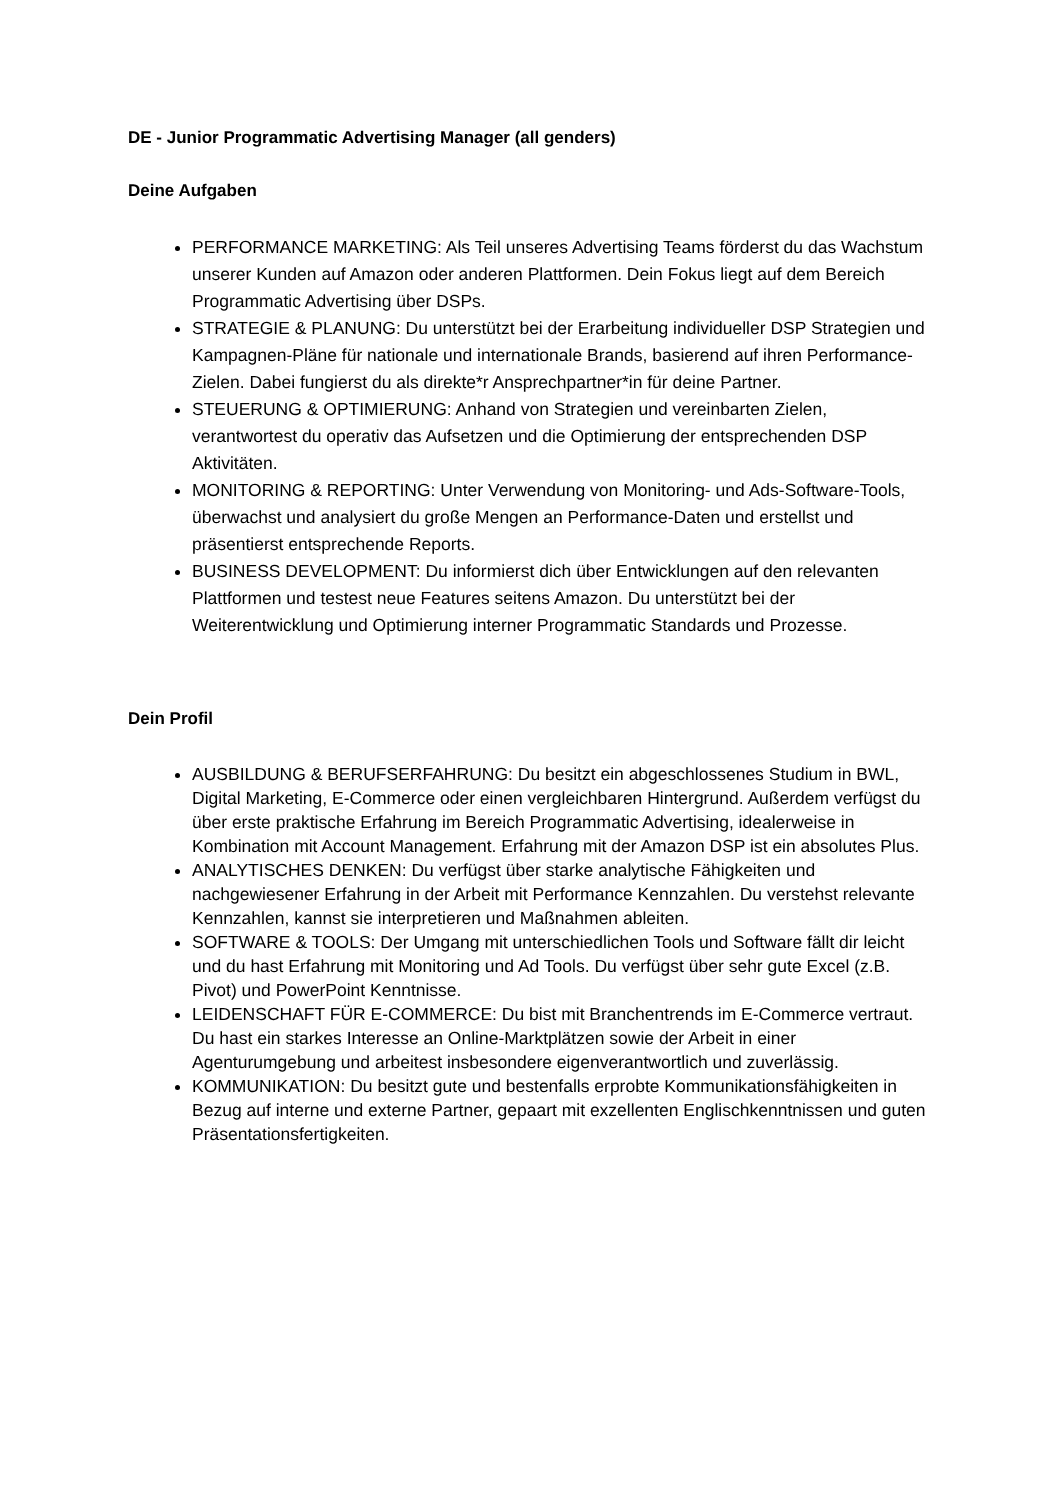DE - Junior Programmatic Advertising Manager (all genders)
Deine Aufgaben
PERFORMANCE MARKETING: Als Teil unseres Advertising Teams förderst du das Wachstum unserer Kunden auf Amazon oder anderen Plattformen. Dein Fokus liegt auf dem Bereich Programmatic Advertising über DSPs.
STRATEGIE & PLANUNG: Du unterstützt bei der Erarbeitung individueller DSP Strategien und Kampagnen-Pläne für nationale und internationale Brands, basierend auf ihren Performance-Zielen. Dabei fungierst du als direkte*r Ansprechpartner*in für deine Partner.
STEUERUNG & OPTIMIERUNG: Anhand von Strategien und vereinbarten Zielen, verantwortest du operativ das Aufsetzen und die Optimierung der entsprechenden DSP Aktivitäten.
MONITORING & REPORTING: Unter Verwendung von Monitoring- und Ads-Software-Tools, überwachst und analysiert du große Mengen an Performance-Daten und erstellst und präsentierst entsprechende Reports.
BUSINESS DEVELOPMENT: Du informierst dich über Entwicklungen auf den relevanten Plattformen und testest neue Features seitens Amazon. Du unterstützt bei der Weiterentwicklung und Optimierung interner Programmatic Standards und Prozesse.
Dein Profil
AUSBILDUNG & BERUFSERFAHRUNG: Du besitzt ein abgeschlossenes Studium in BWL, Digital Marketing, E-Commerce oder einen vergleichbaren Hintergrund. Außerdem verfügst du über erste praktische Erfahrung im Bereich Programmatic Advertising, idealerweise in Kombination mit Account Management. Erfahrung mit der Amazon DSP ist ein absolutes Plus.
ANALYTISCHES DENKEN: Du verfügst über starke analytische Fähigkeiten und nachgewiesener Erfahrung in der Arbeit mit Performance Kennzahlen. Du verstehst relevante Kennzahlen, kannst sie interpretieren und Maßnahmen ableiten.
SOFTWARE & TOOLS: Der Umgang mit unterschiedlichen Tools und Software fällt dir leicht und du hast Erfahrung mit Monitoring und Ad Tools. Du verfügst über sehr gute Excel (z.B. Pivot) und PowerPoint Kenntnisse.
LEIDENSCHAFT FÜR E-COMMERCE: Du bist mit Branchentrends im E-Commerce vertraut. Du hast ein starkes Interesse an Online-Marktplätzen sowie der Arbeit in einer Agenturumgebung und arbeitest insbesondere eigenverantwortlich und zuverlässig.
KOMMUNIKATION: Du besitzt gute und bestenfalls erprobte Kommunikationsfähigkeiten in Bezug auf interne und externe Partner, gepaart mit exzellenten Englischkenntnissen und guten Präsentationsfertigkeiten.